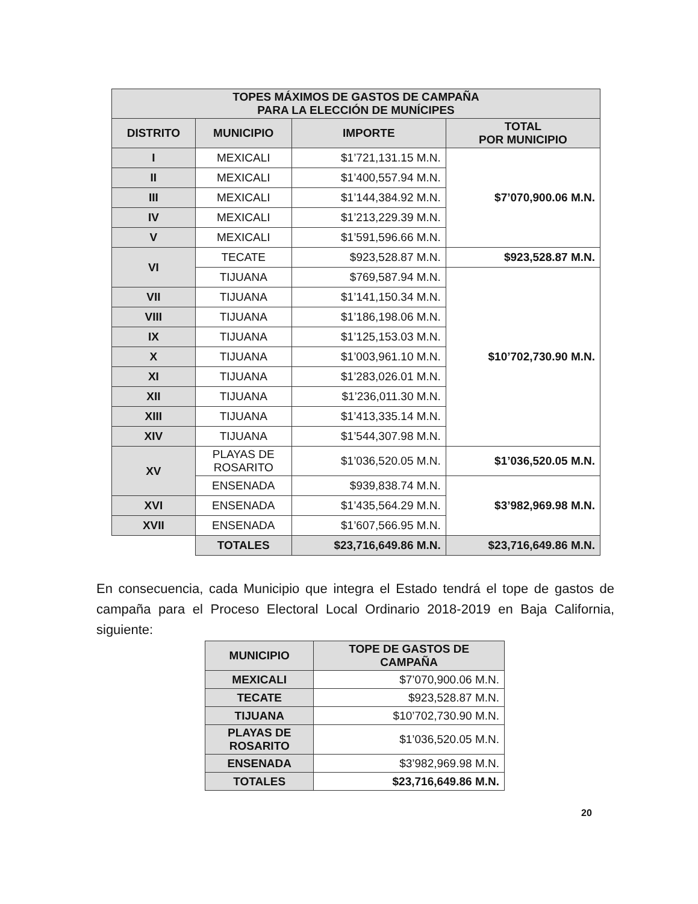| TOPES MÁXIMOS DE GASTOS DE CAMPAÑA PARA LA ELECCIÓN DE MUNÍCIPES | | | |
| --- | --- | --- | --- |
| DISTRITO | MUNICIPIO | IMPORTE | TOTAL POR MUNICIPIO |
| I | MEXICALI | $1’721,131.15 M.N. | $7’070,900.06 M.N. |
| II | MEXICALI | $1’400,557.94 M.N. | |
| III | MEXICALI | $1’144,384.92 M.N. | |
| IV | MEXICALI | $1’213,229.39 M.N. | |
| V | MEXICALI | $1’591,596.66 M.N. | |
| VI | TECATE | $923,528.87 M.N. | $923,528.87 M.N. |
| | TIJUANA | $769,587.94 M.N. | $10’702,730.90 M.N. |
| VII | TIJUANA | $1’141,150.34 M.N. | |
| VIII | TIJUANA | $1’186,198.06 M.N. | |
| IX | TIJUANA | $1’125,153.03 M.N. | |
| X | TIJUANA | $1’003,961.10 M.N. | |
| XI | TIJUANA | $1’283,026.01 M.N. | |
| XII | TIJUANA | $1’236,011.30 M.N. | |
| XIII | TIJUANA | $1’413,335.14 M.N. | |
| XIV | TIJUANA | $1’544,307.98 M.N. | |
| XV | PLAYAS DE ROSARITO | $1’036,520.05 M.N. | $1’036,520.05 M.N. |
| | ENSENADA | $939,838.74 M.N. | $3’982,969.98 M.N. |
| XVI | ENSENADA | $1’435,564.29 M.N. | |
| XVII | ENSENADA | $1’607,566.95 M.N. | |
| | TOTALES | $23,716,649.86 M.N. | $23,716,649.86 M.N. |
En consecuencia, cada Municipio que integra el Estado tendrá el tope de gastos de campaña para el Proceso Electoral Local Ordinario 2018-2019 en Baja California, siguiente:
| MUNICIPIO | TOPE DE GASTOS DE CAMPAÑA |
| --- | --- |
| MEXICALI | $7’070,900.06 M.N. |
| TECATE | $923,528.87 M.N. |
| TIJUANA | $10’702,730.90 M.N. |
| PLAYAS DE ROSARITO | $1’036,520.05 M.N. |
| ENSENADA | $3’982,969.98 M.N. |
| TOTALES | $23,716,649.86 M.N. |
20